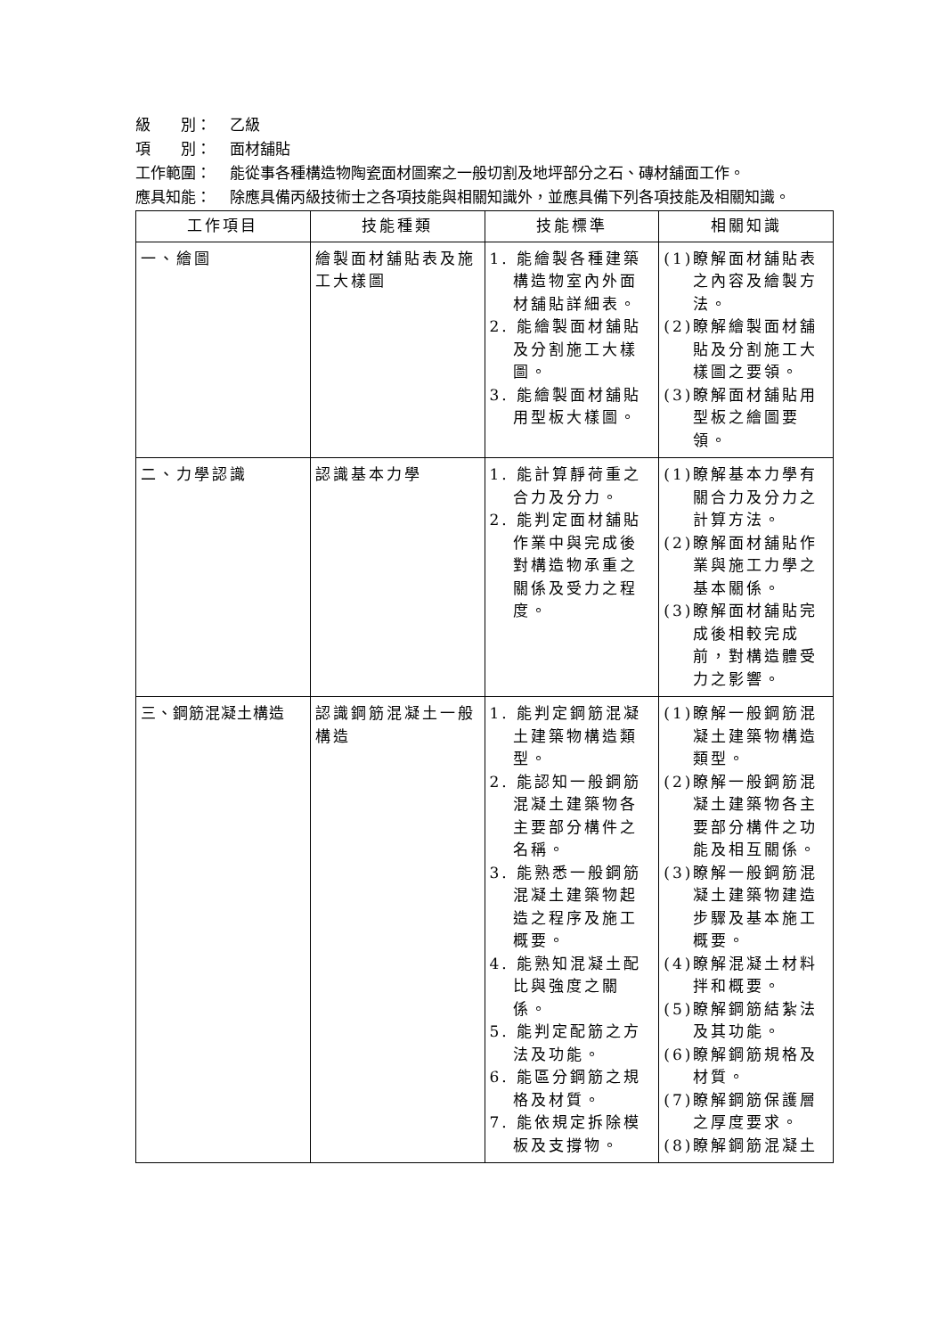級　　別： 乙級
項　　別： 面材舖貼
工作範圍： 能從事各種構造物陶瓷面材圖案之一般切割及地坪部分之石、磚材舖面工作。
應具知能： 除應具備丙級技術士之各項技能與相關知識外，並應具備下列各項技能及相關知識。
| 工作項目 | 技能種類 | 技能標準 | 相關知識 |
| --- | --- | --- | --- |
| 一、繪圖 | 繪製面材舖貼表及施工大樣圖 | 1. 能繪製各種建築構造物室內外面材舖貼詳細表。 2. 能繪製面材舖貼及分割施工大樣圖。 3. 能繪製面材舖貼用型板大樣圖。 | (1)瞭解面材舖貼表之內容及繪製方法。 (2)瞭解繪製面材舖貼及分割施工大樣圖之要領。 (3)瞭解面材舖貼用型板之繪圖要領。 |
| 二、力學認識 | 認識基本力學 | 1. 能計算靜荷重之合力及分力。 2. 能判定面材舖貼作業中與完成後對構造物承重之關係及受力之程度。 | (1)瞭解基本力學有關合力及分力之計算方法。 (2)瞭解面材舖貼作業與施工力學之基本關係。 (3)瞭解面材舖貼完成後相較完成前，對構造體受力之影響。 |
| 三、鋼筋混凝土構造 | 認識鋼筋混凝土一般構造 | 1. 能判定鋼筋混凝土建築物構造類型。 2. 能認知一般鋼筋混凝土建築物各主要部分構件之名稱。 3. 能熟悉一般鋼筋混凝土建築物起造之程序及施工概要。 4. 能熟知混凝土配比與強度之關係。 5. 能判定配筋之方法及功能。 6. 能區分鋼筋之規格及材質。 7. 能依規定拆除模板及支撐物。 | (1)瞭解一般鋼筋混凝土建築物構造類型。 (2)瞭解一般鋼筋混凝土建築物各主要部分構件之功能及相互關係。 (3)瞭解一般鋼筋混凝土建築物建造步驟及基本施工概要。 (4)瞭解混凝土材料拌和概要。 (5)瞭解鋼筋結紮法及其功能。 (6)瞭解鋼筋規格及材質。 (7)瞭解鋼筋保護層之厚度要求。 (8)瞭解鋼筋混凝土 |